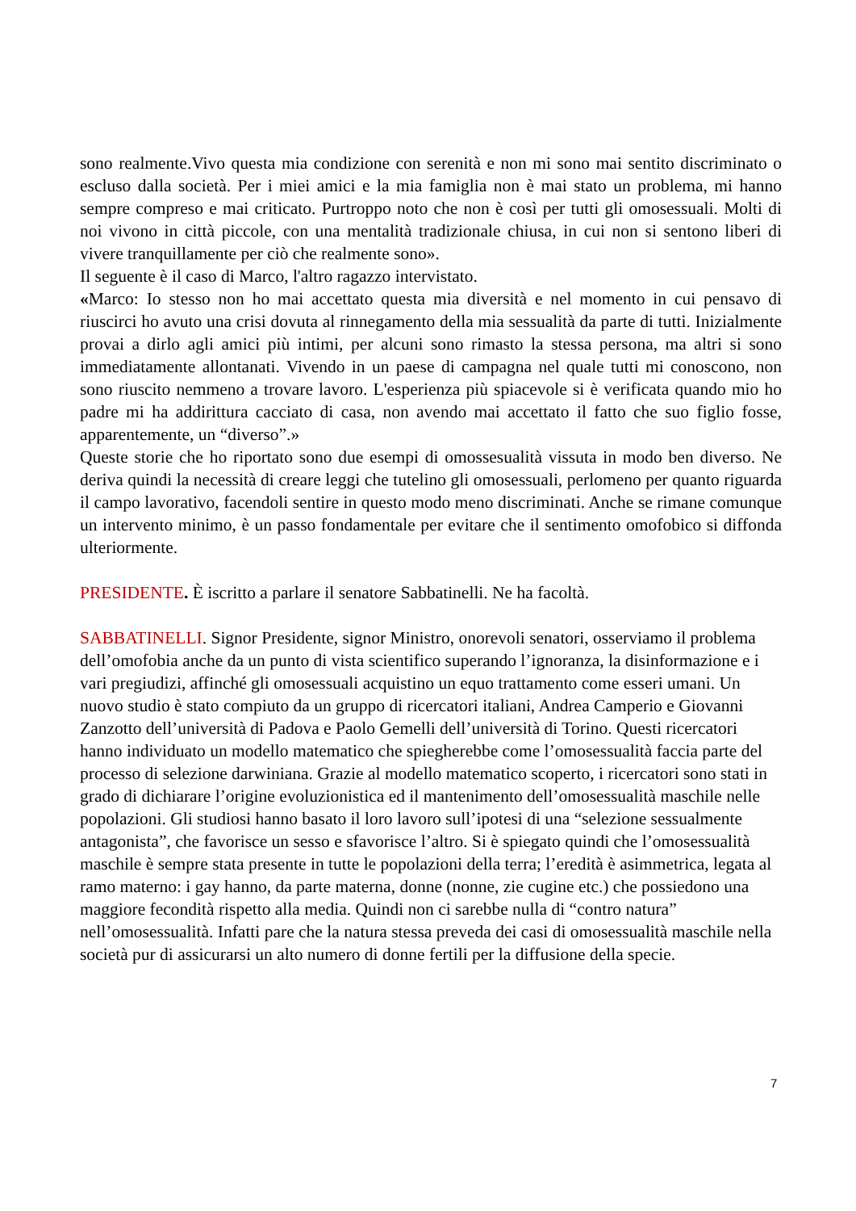sono realmente.Vivo questa mia condizione con serenità e non mi sono mai sentito discriminato o escluso dalla società. Per i miei amici e la mia famiglia non è mai stato un problema, mi hanno sempre compreso e mai criticato. Purtroppo noto che non è così per tutti gli omosessuali. Molti di noi vivono in città piccole, con una mentalità tradizionale chiusa, in cui non si sentono liberi di vivere tranquillamente per ciò che realmente sono».
Il seguente è il caso di Marco, l'altro ragazzo intervistato.
«Marco: Io stesso non ho mai accettato questa mia diversità e nel momento in cui pensavo di riuscirci ho avuto una crisi dovuta al rinnegamento della mia sessualità da parte di tutti. Inizialmente provai a dirlo agli amici più intimi, per alcuni sono rimasto la stessa persona, ma altri si sono immediatamente allontanati. Vivendo in un paese di campagna nel quale tutti mi conoscono, non sono riuscito nemmeno a trovare lavoro. L'esperienza più spiacevole si è verificata quando mio ho padre mi ha addirittura cacciato di casa, non avendo mai accettato il fatto che suo figlio fosse, apparentemente, un “diverso”.»
Queste storie che ho riportato sono due esempi di omossesualità vissuta in modo ben diverso. Ne deriva quindi la necessità di creare leggi che tutelino gli omosessuali, perlomeno per quanto riguarda il campo lavorativo, facendoli sentire in questo modo meno discriminati. Anche se rimane comunque un intervento minimo, è un passo fondamentale per evitare che il sentimento omofobico si diffonda ulteriormente.
PRESIDENTE. È iscritto a parlare il senatore Sabbatinelli. Ne ha facoltà.
SABBATINELLI. Signor Presidente, signor Ministro, onorevoli senatori, osserviamo il problema dell’omofobia anche da un punto di vista scientifico superando l’ignoranza, la disinformazione e i vari pregiudizi, affinché gli omosessuali acquistino un equo trattamento come esseri umani. Un nuovo studio è stato compiuto da un gruppo di ricercatori italiani, Andrea Camperio e Giovanni Zanzotto dell’università di Padova e Paolo Gemelli dell’università di Torino. Questi ricercatori hanno individuato un modello matematico che spiegherebbe come l’omosessualità faccia parte del processo di selezione darwiniana. Grazie al modello matematico scoperto, i ricercatori sono stati in grado di dichiarare l’origine evoluzionistica ed il mantenimento dell’omosessualità maschile nelle popolazioni. Gli studiosi hanno basato il loro lavoro sull’ipotesi di una “selezione sessualmente antagonista”, che favorisce un sesso e sfavorisce l’altro. Si è spiegato quindi che l’omosessualità maschile è sempre stata presente in tutte le popolazioni della terra; l’eredità è asimmetrica, legata al ramo materno: i gay hanno, da parte materna, donne (nonne, zie cugine etc.) che possiedono una maggiore fecondità rispetto alla media. Quindi non ci sarebbe nulla di “contro natura” nell’omosessualità. Infatti pare che la natura stessa preveda dei casi di omosessualità maschile nella società pur di assicurarsi un alto numero di donne fertili per la diffusione della specie.
7